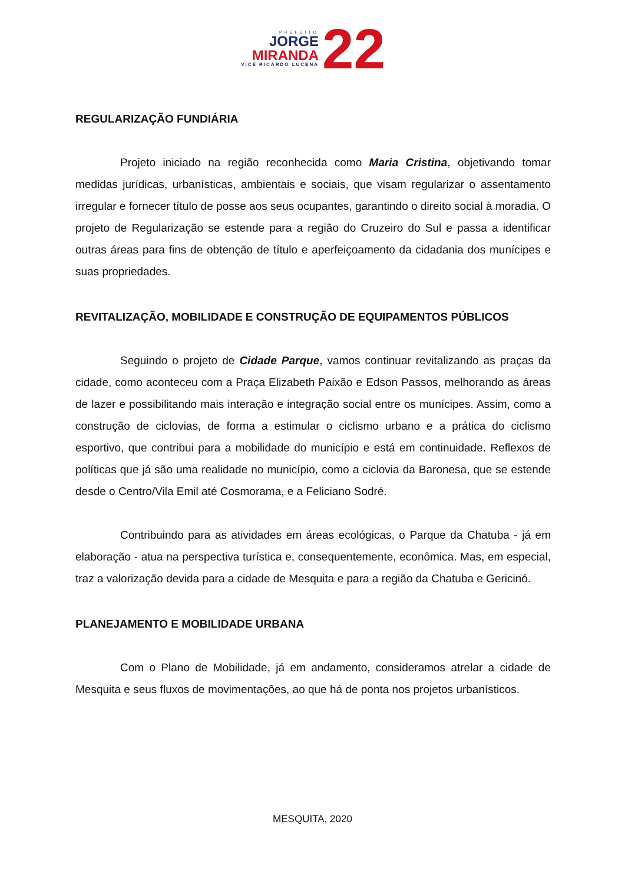PREFEITO
JORGE
MIRANDA
VICE RICARDO LUCENA
22
REGULARIZAÇÃO FUNDIÁRIA
Projeto iniciado na região reconhecida como Maria Cristina, objetivando tomar medidas jurídicas, urbanísticas, ambientais e sociais, que visam regularizar o assentamento irregular e fornecer título de posse aos seus ocupantes, garantindo o direito social à moradia. O projeto de Regularização se estende para a região do Cruzeiro do Sul e passa a identificar outras áreas para fins de obtenção de título e aperfeiçoamento da cidadania dos munícipes e suas propriedades.
REVITALIZAÇÃO, MOBILIDADE E CONSTRUÇÃO DE EQUIPAMENTOS PÚBLICOS
Seguindo o projeto de Cidade Parque, vamos continuar revitalizando as praças da cidade, como aconteceu com a Praça Elizabeth Paixão e Edson Passos, melhorando as áreas de lazer e possibilitando mais interação e integração social entre os munícipes. Assim, como a construção de ciclovias, de forma a estimular o ciclismo urbano e a prática do ciclismo esportivo, que contribui para a mobilidade do município e está em continuidade. Reflexos de políticas que já são uma realidade no município, como a ciclovia da Baronesa, que se estende desde o Centro/Vila Emil até Cosmorama, e a Feliciano Sodré.
Contribuindo para as atividades em áreas ecológicas, o Parque da Chatuba - já em elaboração - atua na perspectiva turística e, consequentemente, econômica. Mas, em especial, traz a valorização devida para a cidade de Mesquita e para a região da Chatuba e Gericinó.
PLANEJAMENTO E MOBILIDADE URBANA
Com o Plano de Mobilidade, já em andamento, consideramos atrelar a cidade de Mesquita e seus fluxos de movimentações, ao que há de ponta nos projetos urbanísticos.
MESQUITA, 2020